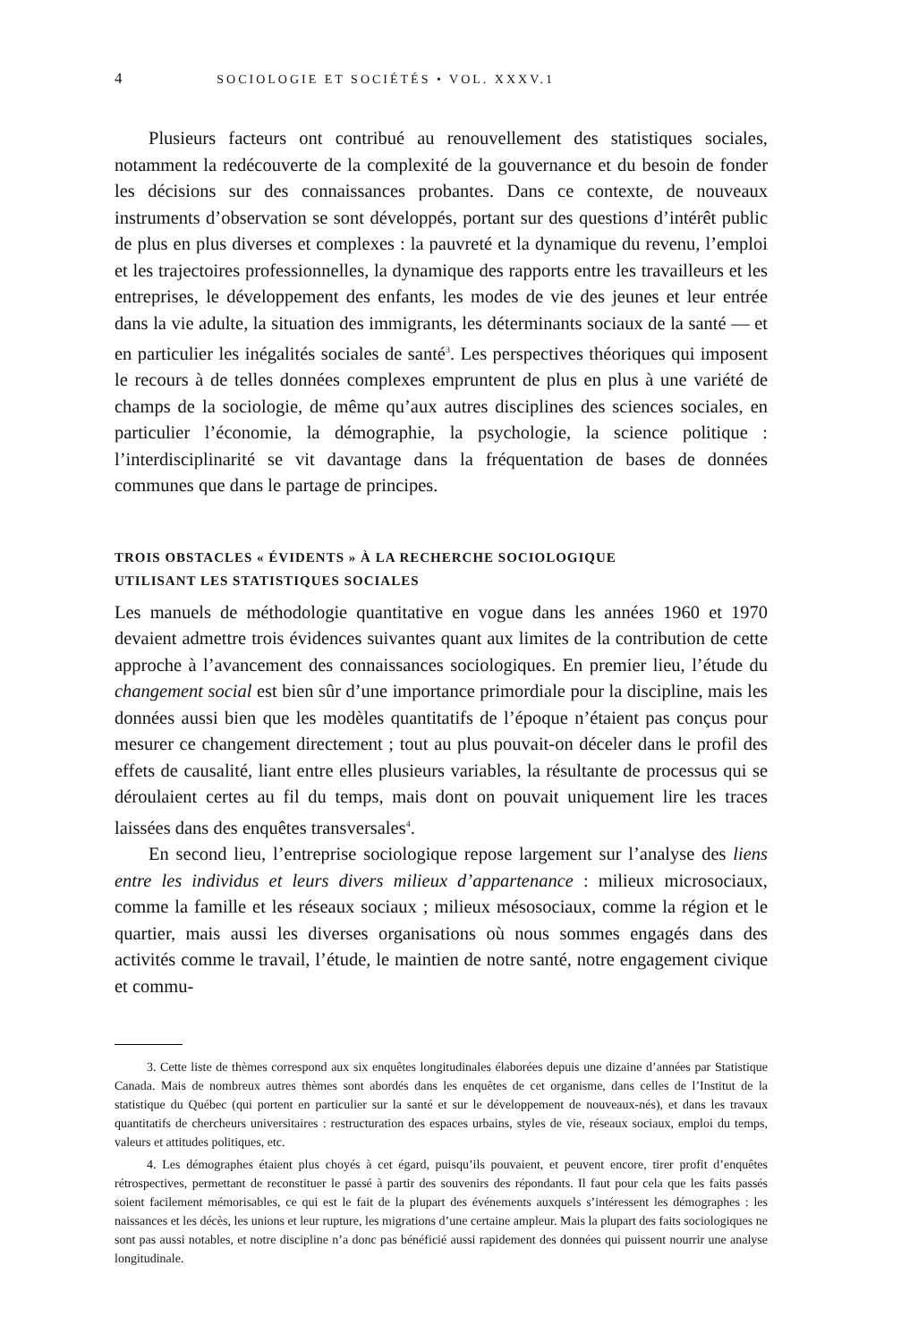4 SOCIOLOGIE ET SOCIÉTÉS • VOL. XXXV.1
Plusieurs facteurs ont contribué au renouvellement des statistiques sociales, notamment la redécouverte de la complexité de la gouvernance et du besoin de fonder les décisions sur des connaissances probantes. Dans ce contexte, de nouveaux instruments d’observation se sont développés, portant sur des questions d’intérêt public de plus en plus diverses et complexes : la pauvreté et la dynamique du revenu, l’emploi et les trajectoires professionnelles, la dynamique des rapports entre les travailleurs et les entreprises, le développement des enfants, les modes de vie des jeunes et leur entrée dans la vie adulte, la situation des immigrants, les déterminants sociaux de la santé — et en particulier les inégalités sociales de santé<sup>3</sup>. Les perspectives théoriques qui imposent le recours à de telles données complexes empruntent de plus en plus à une variété de champs de la sociologie, de même qu’aux autres disciplines des sciences sociales, en particulier l’économie, la démographie, la psychologie, la science politique : l’interdisciplinarité se vit davantage dans la fréquentation de bases de données communes que dans le partage de principes.
TROIS OBSTACLES « ÉVIDENTS » À LA RECHERCHE SOCIOLOGIQUE
UTILISANT LES STATISTIQUES SOCIALES
Les manuels de méthodologie quantitative en vogue dans les années 1960 et 1970 devaient admettre trois évidences suivantes quant aux limites de la contribution de cette approche à l’avancement des connaissances sociologiques. En premier lieu, l’étude du changement social est bien sûr d’une importance primordiale pour la discipline, mais les données aussi bien que les modèles quantitatifs de l’époque n’étaient pas conçus pour mesurer ce changement directement ; tout au plus pouvait-on déceler dans le profil des effets de causalité, liant entre elles plusieurs variables, la résultante de processus qui se déroulaient certes au fil du temps, mais dont on pouvait uniquement lire les traces laissées dans des enquêtes transversales<sup>4</sup>.
En second lieu, l’entreprise sociologique repose largement sur l’analyse des liens entre les individus et leurs divers milieux d’appartenance : milieux microsociaux, comme la famille et les réseaux sociaux ; milieux mésosociaux, comme la région et le quartier, mais aussi les diverses organisations où nous sommes engagés dans des activités comme le travail, l’étude, le maintien de notre santé, notre engagement civique et commu-
3. Cette liste de thèmes correspond aux six enquêtes longitudinales élaborées depuis une dizaine d’années par Statistique Canada. Mais de nombreux autres thèmes sont abordés dans les enquêtes de cet organisme, dans celles de l’Institut de la statistique du Québec (qui portent en particulier sur la santé et sur le développement de nouveaux-nés), et dans les travaux quantitatifs de chercheurs universitaires : restructuration des espaces urbains, styles de vie, réseaux sociaux, emploi du temps, valeurs et attitudes politiques, etc.
4. Les démographes étaient plus choyés à cet égard, puisqu’ils pouvaient, et peuvent encore, tirer profit d’enquêtes rétrospectives, permettant de reconstituer le passé à partir des souvenirs des répondants. Il faut pour cela que les faits passés soient facilement mémorisables, ce qui est le fait de la plupart des événements auxquels s’intéressent les démographes : les naissances et les décès, les unions et leur rupture, les migrations d’une certaine ampleur. Mais la plupart des faits sociologiques ne sont pas aussi notables, et notre discipline n’a donc pas bénéficié aussi rapidement des données qui puissent nourrir une analyse longitudinale.